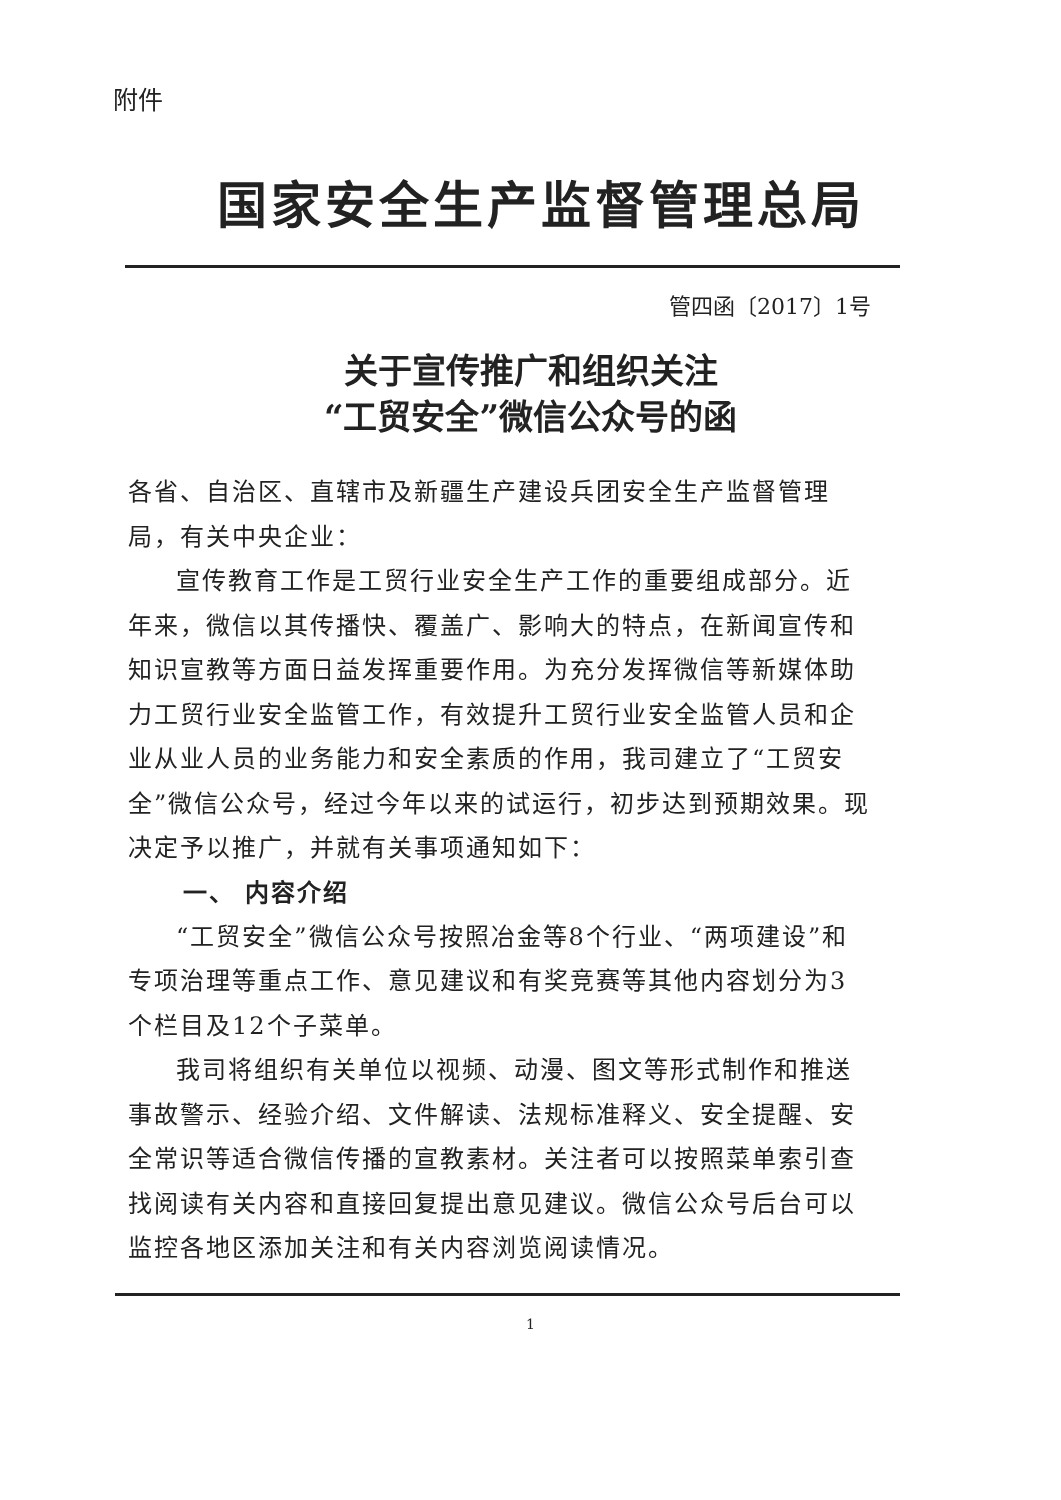附件
国家安全生产监督管理总局
管四函〔2017〕1号
关于宣传推广和组织关注
“工贸安全”微信公众号的函
各省、自治区、直辖市及新疆生产建设兵团安全生产监督管理局，有关中央企业：
宣传教育工作是工贸行业安全生产工作的重要组成部分。近年来，微信以其传播快、覆盖广、影响大的特点，在新闻宣传和知识宣教等方面日益发挥重要作用。为充分发挥微信等新媒体助力工贸行业安全监管工作，有效提升工贸行业安全监管人员和企业从业人员的业务能力和安全素质的作用，我司建立了“工贸安全”微信公众号，经过今年以来的试运行，初步达到预期效果。现决定予以推广，并就有关事项通知如下：
一、 内容介绍
“工贸安全”微信公众号按照冶金等8个行业、“两项建设”和专项治理等重点工作、意见建议和有奖竞赛等其他内容划分为3个栏目及12个子菜单。
我司将组织有关单位以视频、动漫、图文等形式制作和推送事故警示、经验介绍、文件解读、法规标准释义、安全提醒、安全常识等适合微信传播的宣教素材。关注者可以按照菜单索引查找阅读有关内容和直接回复提出意见建议。微信公众号后台可以监控各地区添加关注和有关内容浏览阅读情况。
1